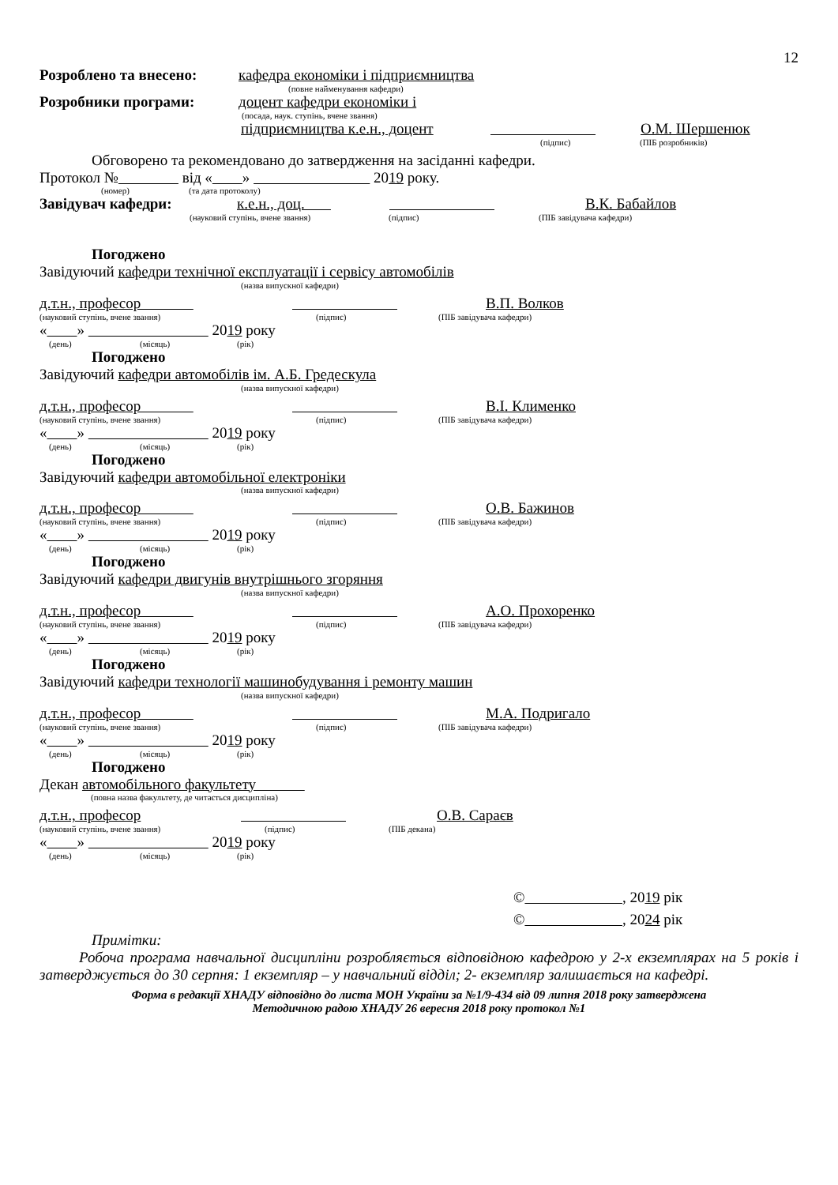12
Розроблено та внесено: кафедра економіки і підприємництва
(повне найменування кафедри)
Розробники програми: доцент кафедри економіки і
(посада, наук. ступінь, вчене звання)
підприємництва к.е.н., доцент О.М. Шершенюк
(підпис) (ПІБ розробників)
Обговорено та рекомендовано до затвердження на засіданні кафедри.
Протокол № від « » 2019 року.
(номер) (та дата протоколу)
Завідувач кафедри: к.е.н., доц. В.К. Бабайлов
(науковий ступінь, вчене звання) (підпис) (ПІБ завідувача кафедри)
Погоджено
Завідуючий кафедри технічної експлуатації і сервісу автомобілів
(назва випускної кафедри)
д.т.н., професор В.П. Волков
(науковий ступінь, вчене звання) (підпис) (ПІБ завідувача кафедри)
« » 2019 року
(день) (місяць) (рік)
Погоджено
Завідуючий кафедри автомобілів ім. А.Б. Гредескула
(назва випускної кафедри)
д.т.н., професор В.І. Клименко
(науковий ступінь, вчене звання) (підпис) (ПІБ завідувача кафедри)
« » 2019 року
(день) (місяць) (рік)
Погоджено
Завідуючий кафедри автомобільної електроніки
(назва випускної кафедри)
д.т.н., професор О.В. Бажинов
(науковий ступінь, вчене звання) (підпис) (ПІБ завідувача кафедри)
« » 2019 року
(день) (місяць) (рік)
Погоджено
Завідуючий кафедри двигунів внутрішнього згоряння
(назва випускної кафедри)
д.т.н., професор А.О. Прохоренко
(науковий ступінь, вчене звання) (підпис) (ПІБ завідувача кафедри)
« » 2019 року
(день) (місяць) (рік)
Погоджено
Завідуючий кафедри технології машинобудування і ремонту машин
(назва випускної кафедри)
д.т.н., професор М.А. Подригало
(науковий ступінь, вчене звання) (підпис) (ПІБ завідувача кафедри)
« » 2019 року
(день) (місяць) (рік)
Погоджено
Декан автомобільного факультету
(повна назва факультету, де читається дисципліна)
д.т.н., професор О.В. Сараєв
(науковий ступінь, вчене звання) (підпис) (ПІБ декана)
« » 2019 року
(день) (місяць) (рік)
© , 2019 рік
© , 2024 рік
Примітки:
Робоча програма навчальної дисципліни розробляється відповідною кафедрою у 2-х екземплярах на 5 років і затверджується до 30 серпня: 1 екземпляр – у навчальний відділ; 2- екземпляр залишається на кафедрі.
Форма в редакції ХНАДУ відповідно до листа МОН України за №1/9-434 від 09 липня 2018 року затверджена
Методичною радою ХНАДУ 26 вересня 2018 року протокол №1